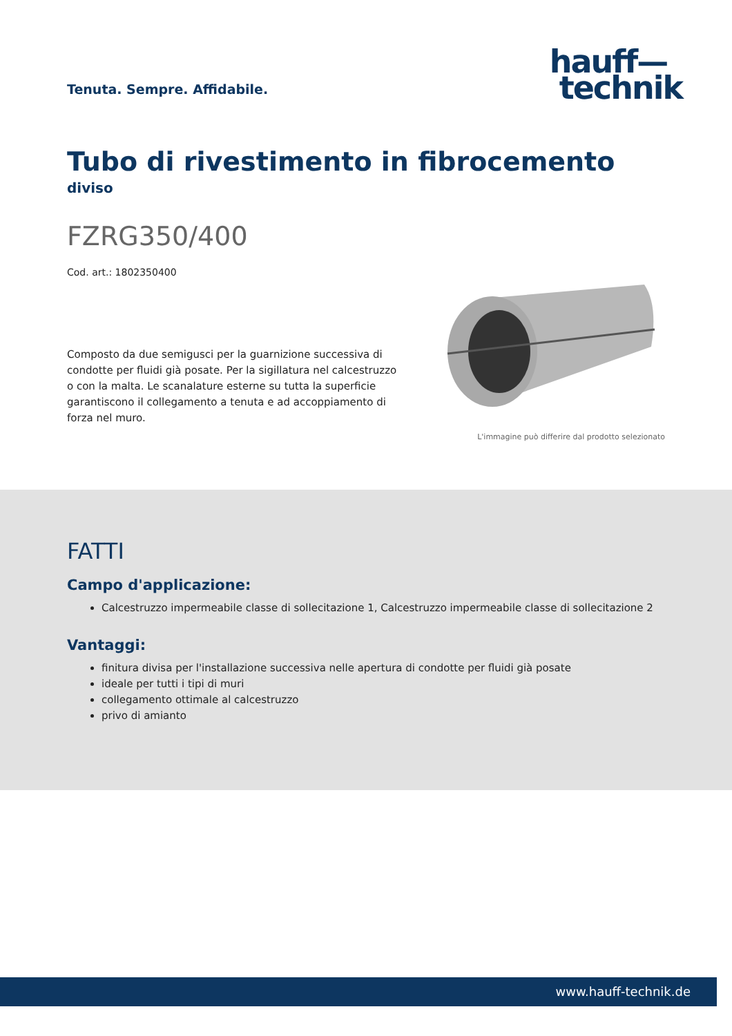Tenuta. Sempre. Affidabile.
hauff—
technik
Tubo di rivestimento in fibrocemento
diviso
FZRG350/400
Cod. art.: 1802350400
Composto da due semigusci per la guarnizione successiva di condotte per fluidi già posate. Per la sigillatura nel calcestruzzo o con la malta. Le scanalature esterne su tutta la superficie garantiscono il collegamento a tenuta e ad accoppiamento di forza nel muro.
L'immagine può differire dal prodotto selezionato
FATTI
Campo d'applicazione:
Calcestruzzo impermeabile classe di sollecitazione 1, Calcestruzzo impermeabile classe di sollecitazione 2
Vantaggi:
finitura divisa per l'installazione successiva nelle apertura di condotte per fluidi già posate
ideale per tutti i tipi di muri
collegamento ottimale al calcestruzzo
privo di amianto
www.hauff-technik.de